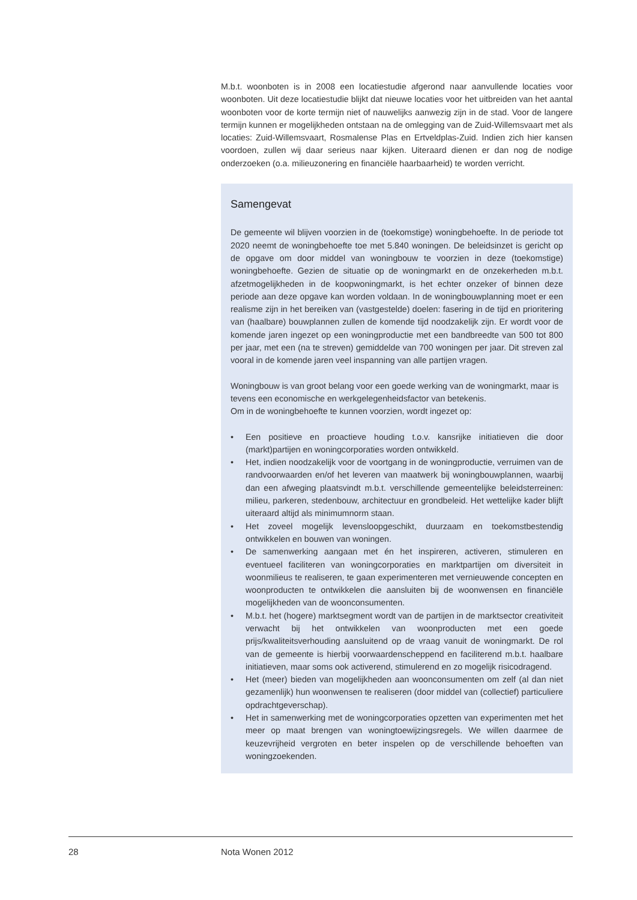M.b.t. woonboten is in 2008 een locatiestudie afgerond naar aanvullende locaties voor woonboten. Uit deze locatiestudie blijkt dat nieuwe locaties voor het uitbreiden van het aantal woonboten voor de korte termijn niet of nauwelijks aanwezig zijn in de stad. Voor de langere termijn kunnen er mogelijkheden ontstaan na de omlegging van de Zuid-Willemsvaart met als locaties: Zuid-Willemsvaart, Rosmalense Plas en Ertveldplas-Zuid. Indien zich hier kansen voordoen, zullen wij daar serieus naar kijken. Uiteraard dienen er dan nog de nodige onderzoeken (o.a. milieuzonering en financiële haarbaarheid) te worden verricht.
Samengevat
De gemeente wil blijven voorzien in de (toekomstige) woningbehoefte. In de periode tot 2020 neemt de woningbehoefte toe met 5.840 woningen. De beleidsinzet is gericht op de opgave om door middel van woningbouw te voorzien in deze (toekomstige) woningbehoefte. Gezien de situatie op de woningmarkt en de onzekerheden m.b.t. afzetmogelijkheden in de koopwoningmarkt, is het echter onzeker of binnen deze periode aan deze opgave kan worden voldaan. In de woningbouwplanning moet er een realisme zijn in het bereiken van (vastgestelde) doelen: fasering in de tijd en prioritering van (haalbare) bouwplannen zullen de komende tijd noodzakelijk zijn. Er wordt voor de komende jaren ingezet op een woningproductie met een bandbreedte van 500 tot 800 per jaar, met een (na te streven) gemiddelde van 700 woningen per jaar. Dit streven zal vooral in de komende jaren veel inspanning van alle partijen vragen.
Woningbouw is van groot belang voor een goede werking van de woningmarkt, maar is tevens een economische en werkgelegenheidsfactor van betekenis.
Om in de woningbehoefte te kunnen voorzien, wordt ingezet op:
• Een positieve en proactieve houding t.o.v. kansrijke initiatieven die door (markt)partijen en woningcorporaties worden ontwikkeld.
• Het, indien noodzakelijk voor de voortgang in de woningproductie, verruimen van de randvoorwaarden en/of het leveren van maatwerk bij woningbouwplannen, waarbij dan een afweging plaatsvindt m.b.t. verschillende gemeentelijke beleidsterreinen: milieu, parkeren, stedenbouw, architectuur en grondbeleid. Het wettelijke kader blijft uiteraard altijd als minimumnorm staan.
• Het zoveel mogelijk levensloopgeschikt, duurzaam en toekomstbestendig ontwikkelen en bouwen van woningen.
• De samenwerking aangaan met én het inspireren, activeren, stimuleren en eventueel faciliteren van woningcorporaties en marktpartijen om diversiteit in woonmilieus te realiseren, te gaan experimenteren met vernieuwende concepten en woonproducten te ontwikkelen die aansluiten bij de woonwensen en financiële mogelijkheden van de wooncon­sumenten.
• M.b.t. het (hogere) marktsegment wordt van de partijen in de marktsector creativiteit verwacht bij het ontwikkelen van woonproducten met een goede prijs/kwaliteitsverhouding aansluitend op de vraag vanuit de woningmarkt. De rol van de gemeente is hierbij voorwaardenscheppend en faciliterend m.b.t. haalbare initiatieven, maar soms ook activerend, stimulerend en zo mogelijk risicodragend.
• Het (meer) bieden van mogelijkheden aan woonconsumenten om zelf (al dan niet gezamenlijk) hun woonwensen te realiseren (door middel van (collectief) particuliere opdrachtgeverschap).
• Het in samenwerking met de woningcorporaties opzetten van experimenten met het meer op maat brengen van woningtoewijzingsregels. We willen daarmee de keuzevrijheid vergroten en beter inspelen op de verschillende behoeften van woningzoekenden.
28 Nota Wonen 2012